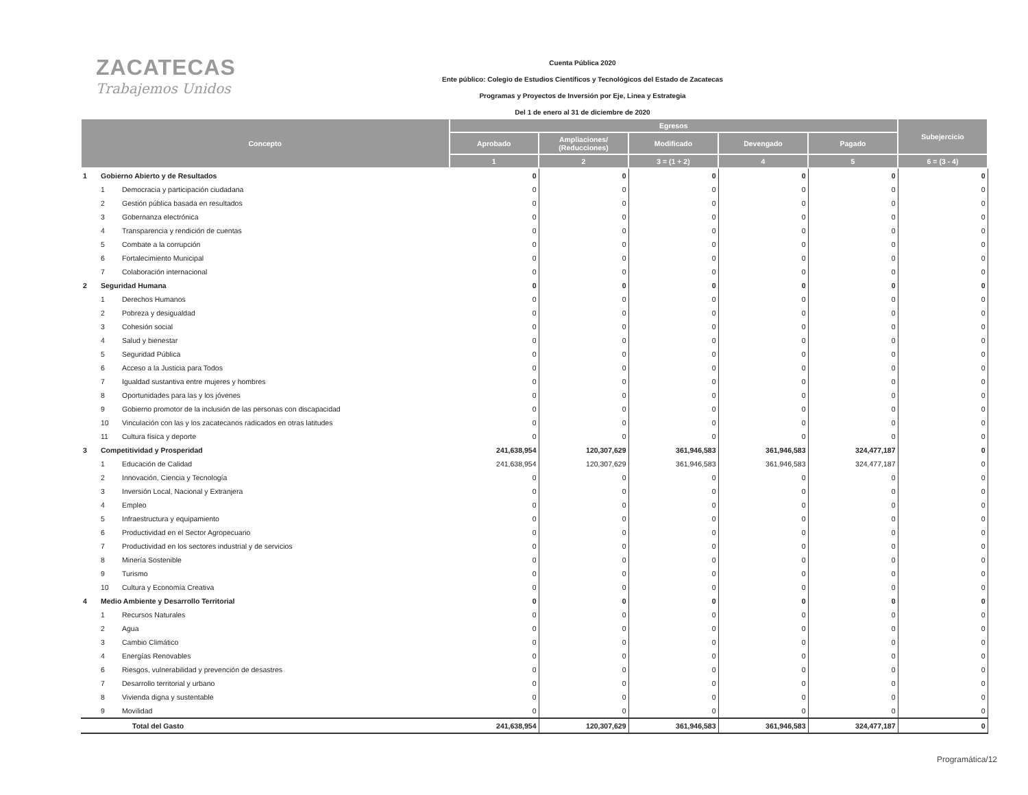ZACATECAS
Trabajemos Unidos
Cuenta Pública 2020
Ente público: Colegio de Estudios Científicos y Tecnológicos del Estado de Zacatecas
Programas y Proyectos de Inversión por Eje, Linea y Estrategia
Del 1 de enero al 31 de diciembre de 2020
| Concepto | | | Egresos | | | | | Subejercicio |
| --- | --- | --- | --- | --- | --- | --- | --- | --- |
| | | | Aprobado | Ampliaciones/ (Reducciones) | Modificado | Devengado | Pagado | |
| | | | 1 | 2 | 3 = (1 + 2) | 4 | 5 | 6 = (3 - 4) |
| 1 | Gobierno Abierto y de Resultados | | 0 | 0 | 0 | 0 | 0 | 0 |
| | 1 | Democracia y participación ciudadana | 0 | 0 | 0 | 0 | 0 | 0 |
| | 2 | Gestión pública basada en resultados | 0 | 0 | 0 | 0 | 0 | 0 |
| | 3 | Gobernanza electrónica | 0 | 0 | 0 | 0 | 0 | 0 |
| | 4 | Transparencia y rendición de cuentas | 0 | 0 | 0 | 0 | 0 | 0 |
| | 5 | Combate a la corrupción | 0 | 0 | 0 | 0 | 0 | 0 |
| | 6 | Fortalecimiento Municipal | 0 | 0 | 0 | 0 | 0 | 0 |
| | 7 | Colaboración internacional | 0 | 0 | 0 | 0 | 0 | 0 |
| 2 | Seguridad Humana | | 0 | 0 | 0 | 0 | 0 | 0 |
| | 1 | Derechos Humanos | 0 | 0 | 0 | 0 | 0 | 0 |
| | 2 | Pobreza y desigualdad | 0 | 0 | 0 | 0 | 0 | 0 |
| | 3 | Cohesión social | 0 | 0 | 0 | 0 | 0 | 0 |
| | 4 | Salud y bienestar | 0 | 0 | 0 | 0 | 0 | 0 |
| | 5 | Seguridad Pública | 0 | 0 | 0 | 0 | 0 | 0 |
| | 6 | Acceso a la Justicia para Todos | 0 | 0 | 0 | 0 | 0 | 0 |
| | 7 | Igualdad sustantiva entre mujeres y hombres | 0 | 0 | 0 | 0 | 0 | 0 |
| | 8 | Oportunidades para las y los jóvenes | 0 | 0 | 0 | 0 | 0 | 0 |
| | 9 | Gobierno promotor de la inclusión de las personas con discapacidad | 0 | 0 | 0 | 0 | 0 | 0 |
| | 10 | Vinculación con las y los zacatecanos radicados en otras latitudes | 0 | 0 | 0 | 0 | 0 | 0 |
| | 11 | Cultura física y deporte | 0 | 0 | 0 | 0 | 0 | 0 |
| 3 | Competitividad y Prosperidad | | 241,638,954 | 120,307,629 | 361,946,583 | 361,946,583 | 324,477,187 | 0 |
| | 1 | Educación de Calidad | 241,638,954 | 120,307,629 | 361,946,583 | 361,946,583 | 324,477,187 | 0 |
| | 2 | Innovación, Ciencia y Tecnología | 0 | 0 | 0 | 0 | 0 | 0 |
| | 3 | Inversión Local, Nacional y Extranjera | 0 | 0 | 0 | 0 | 0 | 0 |
| | 4 | Empleo | 0 | 0 | 0 | 0 | 0 | 0 |
| | 5 | Infraestructura y equipamiento | 0 | 0 | 0 | 0 | 0 | 0 |
| | 6 | Productividad en el Sector Agropecuario | 0 | 0 | 0 | 0 | 0 | 0 |
| | 7 | Productividad en los sectores industrial y de servicios | 0 | 0 | 0 | 0 | 0 | 0 |
| | 8 | Minería Sostenible | 0 | 0 | 0 | 0 | 0 | 0 |
| | 9 | Turismo | 0 | 0 | 0 | 0 | 0 | 0 |
| | 10 | Cultura y Economía Creativa | 0 | 0 | 0 | 0 | 0 | 0 |
| 4 | Medio Ambiente y Desarrollo Territorial | | 0 | 0 | 0 | 0 | 0 | 0 |
| | 1 | Recursos Naturales | 0 | 0 | 0 | 0 | 0 | 0 |
| | 2 | Agua | 0 | 0 | 0 | 0 | 0 | 0 |
| | 3 | Cambio Climático | 0 | 0 | 0 | 0 | 0 | 0 |
| | 4 | Energías Renovables | 0 | 0 | 0 | 0 | 0 | 0 |
| | 6 | Riesgos, vulnerabilidad y prevención de desastres | 0 | 0 | 0 | 0 | 0 | 0 |
| | 7 | Desarrollo territorial y urbano | 0 | 0 | 0 | 0 | 0 | 0 |
| | 8 | Vivienda digna y sustentable | 0 | 0 | 0 | 0 | 0 | 0 |
| | 9 | Movilidad | 0 | 0 | 0 | 0 | 0 | 0 |
| Total del Gasto | | | 241,638,954 | 120,307,629 | 361,946,583 | 361,946,583 | 324,477,187 | 0 |
Programática/12